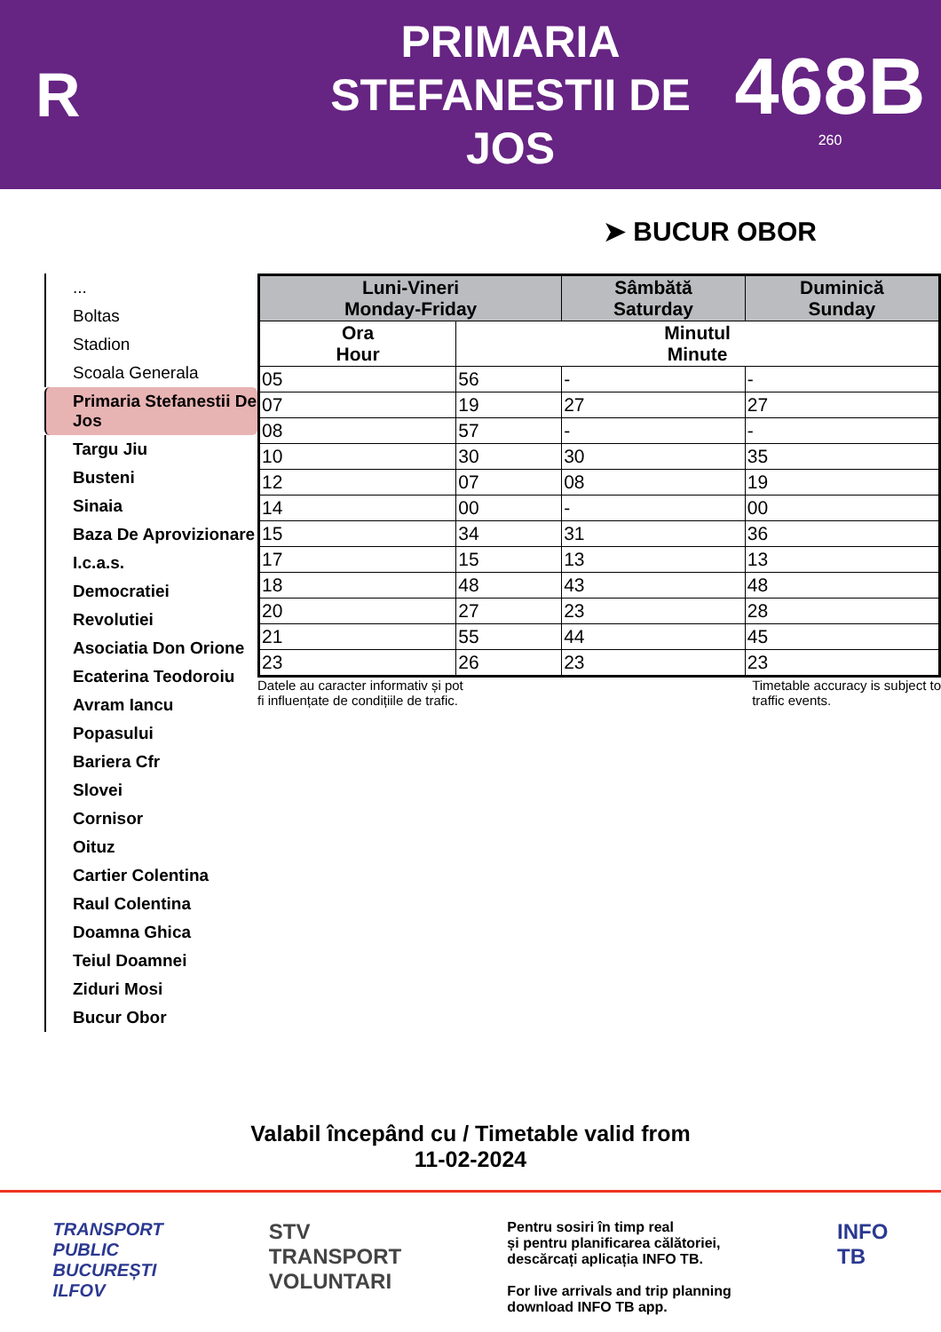R
PRIMARIA
STEFANESTII DE
JOS
468B
260
➤ BUCUR OBOR
...
Boltas
Stadion
Scoala Generala
Primaria Stefanestii De Jos
Targu Jiu
Busteni
Sinaia
Baza De Aprovizionare
I.c.a.s.
Democratiei
Revolutiei
Asociatia Don Orione
Ecaterina Teodoroiu
Avram Iancu
Popasului
Bariera Cfr
Slovei
Cornisor
Oituz
Cartier Colentina
Raul Colentina
Doamna Ghica
Teiul Doamnei
Ziduri Mosi
Bucur Obor
| Luni-Vineri Monday-Friday | | Sâmbătă Saturday | Duminică Sunday |
| --- | --- | --- | --- |
| Ora Hour | Minutul Minute | | |
| 05 | 56 | - | - |
| 07 | 19 | 27 | 27 |
| 08 | 57 | - | - |
| 10 | 30 | 30 | 35 |
| 12 | 07 | 08 | 19 |
| 14 | 00 | - | 00 |
| 15 | 34 | 31 | 36 |
| 17 | 15 | 13 | 13 |
| 18 | 48 | 43 | 48 |
| 20 | 27 | 23 | 28 |
| 21 | 55 | 44 | 45 |
| 23 | 26 | 23 | 23 |
Datele au caracter informativ și pot
fi influențate de condițiile de trafic. Timetable accuracy is subject to
traffic events.
Valabil începând cu / Timetable valid from
11-02-2024
TRANSPORT
PUBLIC
BUCUREȘTI
ILFOV
STV
TRANSPORT
VOLUNTARI
Pentru sosiri în timp real
și pentru planificarea călătoriei,
descărcați aplicația INFO TB.
For live arrivals and trip planning
download INFO TB app.
INFO
TB